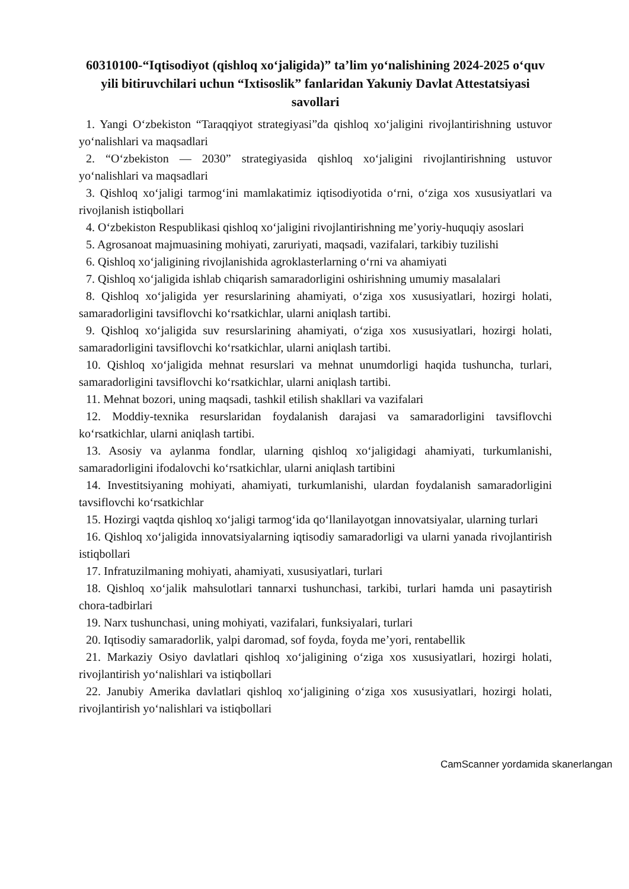60310100-“Iqtisodiyot (qishloq xo‘jaligida)” ta’lim yo‘nalishining 2024-2025 o‘quv yili bitiruvchilari uchun “Ixtisoslik” fanlaridan Yakuniy Davlat Attestatsiyasi savollari
1. Yangi O‘zbekiston “Taraqqiyot strategiyasi”da qishloq xo‘jaligini rivojlantirishning ustuvor yo‘nalishlari va maqsadlari
2. “O‘zbekiston — 2030” strategiyasida qishloq xo‘jaligini rivojlantirishning ustuvor yo‘nalishlari va maqsadlari
3. Qishloq xo‘jaligi tarmog‘ini mamlakatimiz iqtisodiyotida o‘rni, o‘ziga xos xususiyatlari va rivojlanish istiqbollari
4. O‘zbekiston Respublikasi qishloq xo‘jaligini rivojlantirishning me’yoriy-huquqiy asoslari
5. Agrosanoat majmuasining mohiyati, zaruriyati, maqsadi, vazifalari, tarkibiy tuzilishi
6. Qishloq xo‘jaligining rivojlanishida agroklasterlarning o‘rni va ahamiyati
7. Qishloq xo‘jaligida ishlab chiqarish samaradorligini oshirishning umumiy masalalari
8. Qishloq xo‘jaligida yer resurslarining ahamiyati, o‘ziga xos xususiyatlari, hozirgi holati, samaradorligini tavsiflovchi ko‘rsatkichlar, ularni aniqlash tartibi.
9. Qishloq xo‘jaligida suv resurslarining ahamiyati, o‘ziga xos xususiyatlari, hozirgi holati, samaradorligini tavsiflovchi ko‘rsatkichlar, ularni aniqlash tartibi.
10. Qishloq xo‘jaligida mehnat resurslari va mehnat unumdorligi haqida tushuncha, turlari, samaradorligini tavsiflovchi ko‘rsatkichlar, ularni aniqlash tartibi.
11. Mehnat bozori, uning maqsadi, tashkil etilish shakllari va vazifalari
12. Moddiy-texnika resurslaridan foydalanish darajasi va samaradorligini tavsiflovchi ko‘rsatkichlar, ularni aniqlash tartibi.
13. Asosiy va aylanma fondlar, ularning qishloq xo‘jaligidagi ahamiyati, turkumlanishi, samaradorligini ifodalovchi ko‘rsatkichlar, ularni aniqlash tartibini
14. Investitsiyaning mohiyati, ahamiyati, turkumlanishi, ulardan foydalanish samaradorligini tavsiflovchi ko‘rsatkichlar
15. Hozirgi vaqtda qishloq xo‘jaligi tarmog‘ida qo‘llanilayotgan innovatsiyalar, ularning turlari
16. Qishloq xo‘jaligida innovatsiyalarning iqtisodiy samaradorligi va ularni yanada rivojlantirish istiqbollari
17. Infratuzilmaning mohiyati, ahamiyati, xususiyatlari, turlari
18. Qishloq xo‘jalik mahsulotlari tannarxi tushunchasi, tarkibi, turlari hamda uni pasaytirish chora-tadbirlari
19. Narx tushunchasi, uning mohiyati, vazifalari, funksiyalari, turlari
20. Iqtisodiy samaradorlik, yalpi daromad, sof foyda, foyda me’yori, rentabellik
21. Markaziy Osiyo davlatlari qishloq xo‘jaligining o‘ziga xos xususiyatlari, hozirgi holati, rivojlantirish yo‘nalishlari va istiqbollari
22. Janubiy Amerika davlatlari qishloq xo‘jaligining o‘ziga xos xususiyatlari, hozirgi holati, rivojlantirish yo‘nalishlari va istiqbollari
CamScanner yordamida skanerlangan